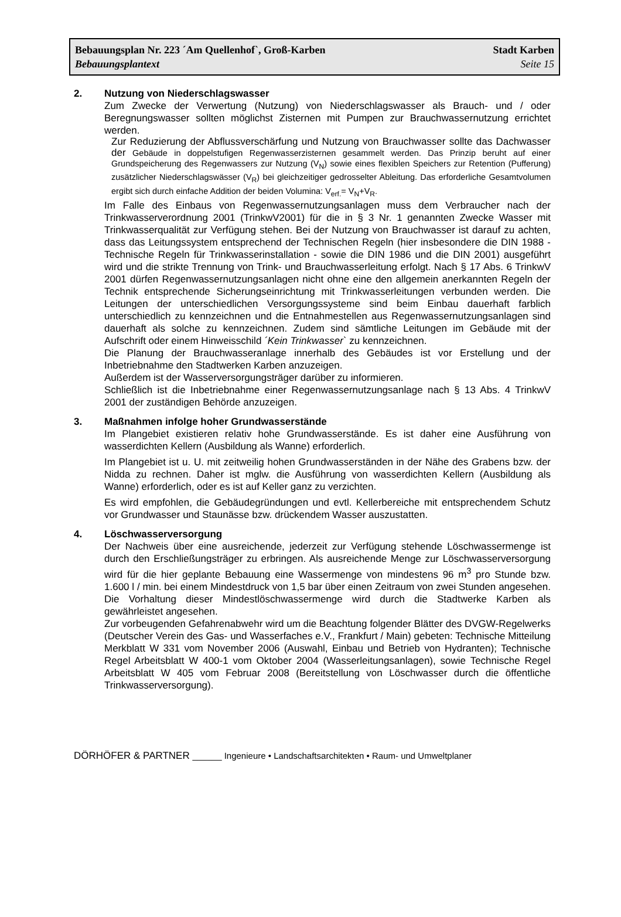Bebauungsplan Nr. 223 ´Am Quellenhof`, Groß-Karben Stadt Karben
Bebauungsplantext Seite 15
2. Nutzung von Niederschlagswasser
Zum Zwecke der Verwertung (Nutzung) von Niederschlagswasser als Brauch- und / oder Beregnungswasser sollten möglichst Zisternen mit Pumpen zur Brauchwassernutzung errichtet werden.
Zur Reduzierung der Abflussverschärfung und Nutzung von Brauchwasser sollte das Dachwasser der Gebäude in doppelstufigen Regenwasserzisternen gesammelt werden. Das Prinzip beruht auf einer Grundspeicherung des Regenwassers zur Nutzung (V<sub>N</sub>) sowie eines flexiblen Speichers zur Retention (Pufferung) zusätzlicher Niederschlagswässer (V<sub>R</sub>) bei gleichzeitiger gedrosselter Ableitung. Das erforderliche Gesamtvolumen ergibt sich durch einfache Addition der beiden Volumina: V<sub>erf.</sub>= V<sub>N</sub>+V<sub>R</sub>.
Im Falle des Einbaus von Regenwassernutzungsanlagen muss dem Verbraucher nach der Trinkwasserverordnung 2001 (TrinkwV2001) für die in § 3 Nr. 1 genannten Zwecke Wasser mit Trinkwasserqualität zur Verfügung stehen. Bei der Nutzung von Brauchwasser ist darauf zu achten, dass das Leitungssystem entsprechend der Technischen Regeln (hier insbesondere die DIN 1988 - Technische Regeln für Trinkwasserinstallation - sowie die DIN 1986 und die DIN 2001) ausgeführt wird und die strikte Trennung von Trink- und Brauchwasserleitung erfolgt. Nach § 17 Abs. 6 TrinkwV 2001 dürfen Regenwassernutzungsanlagen nicht ohne eine den allgemein anerkannten Regeln der Technik entsprechende Sicherungseinrichtung mit Trinkwasserleitungen verbunden werden. Die Leitungen der unterschiedlichen Versorgungssysteme sind beim Einbau dauerhaft farblich unterschiedlich zu kennzeichnen und die Entnahmestellen aus Regenwassernutzungsanlagen sind dauerhaft als solche zu kennzeichnen. Zudem sind sämtliche Leitungen im Gebäude mit der Aufschrift oder einem Hinweisschild ´Kein Trinkwasser` zu kennzeichnen.
Die Planung der Brauchwasseranlage innerhalb des Gebäudes ist vor Erstellung und der Inbetriebnahme den Stadtwerken Karben anzuzeigen.
Außerdem ist der Wasserversorgungsträger darüber zu informieren.
Schließlich ist die Inbetriebnahme einer Regenwassernutzungsanlage nach § 13 Abs. 4 TrinkwV 2001 der zuständigen Behörde anzuzeigen.
3. Maßnahmen infolge hoher Grundwasserstände
Im Plangebiet existieren relativ hohe Grundwasserstände. Es ist daher eine Ausführung von wasserdichten Kellern (Ausbildung als Wanne) erforderlich.
Im Plangebiet ist u. U. mit zeitweilig hohen Grundwasserständen in der Nähe des Grabens bzw. der Nidda zu rechnen. Daher ist mglw. die Ausführung von wasserdichten Kellern (Ausbildung als Wanne) erforderlich, oder es ist auf Keller ganz zu verzichten.
Es wird empfohlen, die Gebäudegründungen und evtl. Kellerbereiche mit entsprechendem Schutz vor Grundwasser und Staunässe bzw. drückendem Wasser auszustatten.
4. Löschwasserversorgung
Der Nachweis über eine ausreichende, jederzeit zur Verfügung stehende Löschwassermenge ist durch den Erschließungsträger zu erbringen. Als ausreichende Menge zur Löschwasserversorgung wird für die hier geplante Bebauung eine Wassermenge von mindestens 96 m<sup>3</sup> pro Stunde bzw. 1.600 l / min. bei einem Mindestdruck von 1,5 bar über einen Zeitraum von zwei Stunden angesehen. Die Vorhaltung dieser Mindestlöschwassermenge wird durch die Stadtwerke Karben als gewährleistet angesehen.
Zur vorbeugenden Gefahrenabwehr wird um die Beachtung folgender Blätter des DVGW-Regelwerks (Deutscher Verein des Gas- und Wasserfaches e.V., Frankfurt / Main) gebeten: Technische Mitteilung Merkblatt W 331 vom November 2006 (Auswahl, Einbau und Betrieb von Hydranten); Technische Regel Arbeitsblatt W 400-1 vom Oktober 2004 (Wasserleitungsanlagen), sowie Technische Regel Arbeitsblatt W 405 vom Februar 2008 (Bereitstellung von Löschwasser durch die öffentliche Trinkwasserversorgung).
DÖRHÖFER & PARTNER ______ Ingenieure • Landschaftsarchitekten • Raum- und Umweltplaner